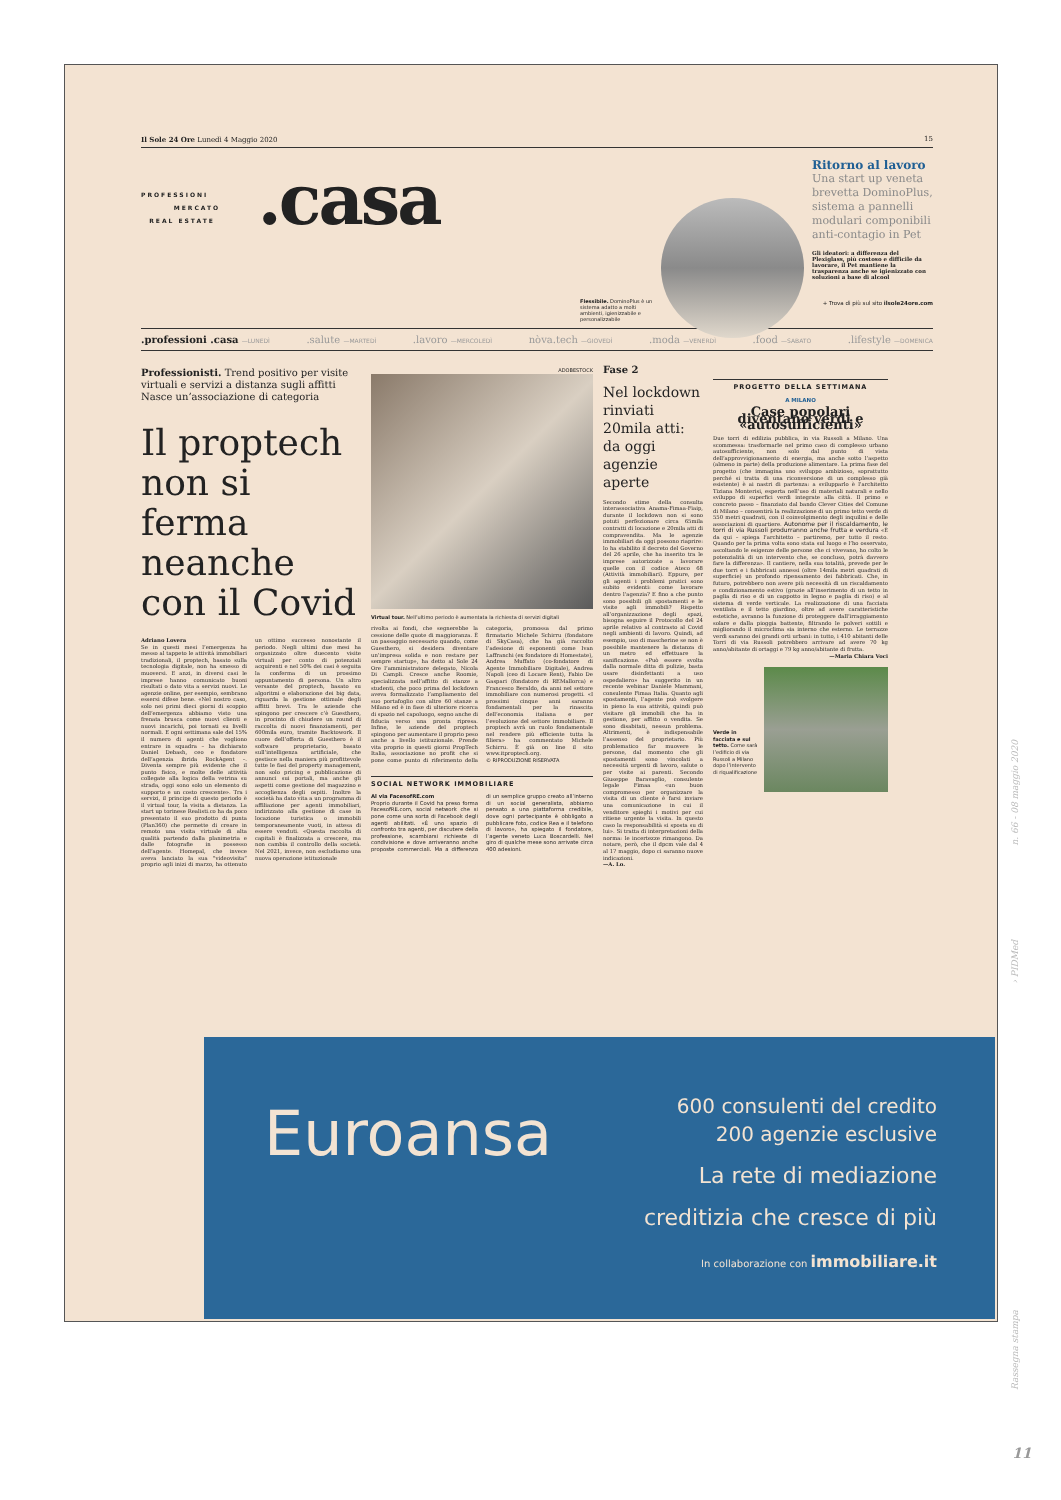Il Sole 24 Ore Lunedì 4 Maggio 2020 15
PROFESSIONI
MERCATO
REAL ESTATE
.casa
Flessibile. DominoPlus è un sistema adatto a molti ambienti, igienizzabile e personalizzabile
Ritorno al lavoro
Una start up veneta brevetta DominoPlus, sistema a pannelli modulari componibili anti-contagio in Pet
Gli ideatori: a differenza del Plexiglass, più costoso e difficile da lavorare, il Pet mantiene la trasparenza anche se igienizzato con soluzioni a base di alcool
+ Trova di più sul sito ilsole24ore.com
.professioni .casa —LUNEDÌ.salute —MARTEDÌ.lavoro —MERCOLEDÌ nòva.tech —GIOVEDÌ.moda —VENERDÌ.food —SABATO.lifestyle —DOMENICA
Professionisti. Trend positivo per visite virtuali e servizi a distanza sugli affitti Nasce un’associazione di categoria
Il proptech non si ferma neanche con il Covid
Adriano Lovera
Se in questi mesi l’emergenza ha messo al tappeto le attività immobiliari tradizionali, il proptech, basato sulla tecnologia digitale, non ha smesso di muoversi. E anzi, in diversi casi le imprese hanno comunicato buoni risultati o dato vita a servizi nuovi. Le agenzie online, per esempio, sembrano essersi difese bene. «Nel nostro caso, solo nei primi dieci giorni di scoppio dell’emergenza abbiamo visto una frenata brusca come nuovi clienti e nuovi incarichi, poi tornati su livelli normali. E ogni settimana sale del 15% il numero di agenti che vogliono entrare in squadra – ha dichiarato Daniel Debash, ceo e fondatore dell’agenzia ibrida RockAgent –. Diventa sempre più evidente che il punto fisico, e molte delle attività collegate alla logica della vetrina su strada, oggi sono solo un elemento di supporto e un costo crescente». Tra i servizi, il principe di questo periodo è il virtual tour, la visita a distanza. La start up torinese Realisti.co ha da poco presentato il suo prodotto di punta (Plan360) che permette di creare in remoto una visita virtuale di alta qualità partendo dalla planimetria e dalle fotografie in possesso dell’agente. Homepal, che invece aveva lanciato la sua “videovisita” proprio agli inizi di marzo, ha ottenuto un ottimo successo nonostante il periodo. Negli ultimi due mesi ha organizzato oltre duecento visite virtuali per conto di potenziali acquirenti e nel 50% dei casi è seguita la conferma di un prossimo appuntamento di persona. Un altro versante del proptech, basato su algoritmi e elaborazione dei big data, riguarda la gestione ottimale degli affitti brevi. Tra le aziende che spingono per crescere c’è Guesthero, in procinto di chiudere un round di raccolta di nuovi finanziamenti, per 600mila euro, tramite Backtowork. Il cuore dell’offerta di Guesthero è il software proprietario, basato sull’intelligenza artificiale, che gestisce nella maniera più profittevole tutte le fasi del property management, non solo pricing e pubblicazione di annunci sui portali, ma anche gli aspetti come gestione del magazzino e accoglienza degli ospiti. Inoltre la società ha dato vita a un programma di affiliazione per agenti immobiliari, indirizzato alla gestione di case in locazione turistica o immobili temporaneamente vuoti, in attesa di essere venduti. «Questa raccolta di capitali è finalizzata a crescere, ma non cambia il controllo della società. Nel 2021, invece, non escludiamo una nuova operazione istituzionale
ADOBESTOCK
Virtual tour. Nell’ultimo periodo è aumentata la richiesta di servizi digitali
rivolta ai fondi, che segnerebbe la cessione delle quote di maggioranza. È un passaggio necessario quando, come Guesthero, si desidera diventare un’impresa solida e non restare per sempre startup», ha detto al Sole 24 Ore l’amministratore delegato, Nicola Di Campli. Cresce anche Roomie, specializzata nell’affitto di stanze a studenti, che poco prima del lockdown aveva formalizzato l’ampliamento del suo portafoglio con altre 60 stanze a Milano ed è in fase di ulteriore ricerca di spazio nel capoluogo, segno anche di fiducia verso una pronta ripresa. Infine, le aziende del proptech spingono per aumentare il proprio peso anche a livello istituzionale. Prende vita proprio in questi giorni PropTech Italia, associazione no profit che si pone come punto di riferimento della categoria, promossa dal primo firmatario Michele Schirru (fondatore di SkyCasa), che ha già raccolto l’adesione di esponenti come Ivan Laffranchi (ex fondatore di Homestate), Andrea Muffato (co-fondatore di Agente Immobiliare Digitale), Andrea Napoli (ceo di Locare Rent), Fabio De Gaspari (fondatore di REMallorca) e Francesco Beraldo, da anni nel settore immobiliare con numerosi progetti. «I prossimi cinque anni saranno fondamentali per la rinascita dell’economia italiana e per l’evoluzione del settore immobiliare. Il proptech avrà un ruolo fondamentale nel rendere più efficiente tutta la filiera» ha commentato Michele Schirru. È già on line il sito www.itproptech.org.
© RIPRODUZIONE RISERVATA
SOCIAL NETWORK IMMOBILIARE
Al via FacesofRE.com
Proprio durante il Covid ha preso forma FacesofRE.com, social network che si pone come una sorta di Facebook degli agenti abilitati. «È uno spazio di confronto tra agenti, per discutere della professione, scambiarsi richieste di condivisione e dove arriveranno anche proposte commerciali. Ma a differenza di un semplice gruppo creato all’interno di un social generalista, abbiamo pensato a una piattaforma credibile, dove ogni partecipante è obbligato a pubblicare foto, codice Rea e il telefono di lavoro», ha spiegato il fondatore, l’agente veneto Luca Boscardelli. Nel giro di qualche mese sono arrivate circa 400 adesioni.
Fase 2
Nel lockdown rinviati 20mila atti: da oggi agenzie aperte
Secondo stime della consulta interassociativa Anama-Fimaa-Fiaip, durante il lockdown non si sono potuti perfezionare circa 65mila contratti di locazione e 20mila atti di compravendita. Ma le agenzie immobiliari da oggi possono riaprire: lo ha stabilito il decreto del Governo del 26 aprile, che ha inserito tra le imprese autorizzate a lavorare quelle con il codice Ateco 68 (Attività immobiliari). Eppure, per gli agenti i problemi pratici sono subito evidenti: come lavorare dentro l’agenzia? E fino a che punto sono possibili gli spostamenti e le visite agli immobili? Rispetto all’organizzazione degli spazi, bisogna seguire il Protocollo del 24 aprile relativo al contrasto al Covid negli ambienti di lavoro. Quindi, ad esempio, uso di mascherine se non è possibile mantenere la distanza di un metro ed effettuare la sanificazione. «Può essere svolta dalla normale ditta di pulizie, basta usare disinfettanti a uso ospedaliero» ha suggerito in un recente webinar Daniele Mammani, consulente Fimaa Italia. Quanto agli spostamenti, l’agente può svolgere in pieno la sua attività, quindi può visitare gli immobili che ha in gestione, per affitto o vendita. Se sono disabitati, nessun problema. Altrimenti, è indispensabile l’assenso del proprietario. Più problematico far muovere le persone, dal momento che gli spostamenti sono vincolati a necessità urgenti di lavoro, salute o per visite ai parenti. Secondo Giuseppe Baravaglio, consulente legale Fimaa «un buon compromesso per organizzare la visita di un cliente è farsi inviare una comunicazione in cui il venditore spieghi i motivi per cui ritiene urgente la visita. In questo caso la responsabilità si sposta su di lui». Si tratta di interpretazioni della norma: le incertezze rimangono. Da notare, però, che il dpcm vale dal 4 al 17 maggio, dopo ci saranno nuove indicazioni.
—A. Lo.
PROGETTO DELLA SETTIMANA
A MILANO
Case popolari diventano verdi e «autosufficienti»
Due torri di edilizia pubblica, in via Russoli a Milano. Una scommessa: trasformarle nel primo caso di complesso urbano autosufficiente, non solo dal punto di vista dell’approvvigionamento di energia, ma anche sotto l’aspetto (almeno in parte) della produzione alimentare. La prima fase del progetto (che immagina uno sviluppo ambizioso, soprattutto perché si tratta di una riconversione di un complesso già esistente) è ai nastri di partenza: a svilupparlo è l’architetto Tiziana Monterisi, esperta nell’uso di materiali naturali e nello sviluppo di superfici verdi integrate alla città. Il primo e concreto passo – finanziato dal bando Clever Cities del Comune di Milano – consentirà la realizzazione di un primo tetto verde di 550 metri quadrati, con il coinvolgimento degli inquilini e delle associazioni di quartiere. Autonome per il riscaldamento, le torri di via Russoli produrranno anche frutta e verdura «È da qui – spiega l’architetto – partiremo, per tutto il resto. Quando per la prima volta sono stata sul luogo e l’ho osservato, ascoltando le esigenze delle persone che ci vivevano, ho colto le potenzialità di un intervento che, se concluso, potrà davvero fare la differenza». Il cantiere, nella sua totalità, prevede per le due torri e i fabbricati annessi (oltre 14mila metri quadrati di superficie) un profondo ripensamento dei fabbricati. Che, in futuro, potrebbero non avere più necessità di un riscaldamento e condizionamento estivo (grazie all’inserimento di un tetto in paglia di riso e di un cappotto in legno e paglia di riso) e al sistema di verde verticale. La realizzazione di una facciata ventilata e il tetto giardino, oltre ad avere caratteristiche estetiche, avranno la funzione di proteggere dall’irraggiamento solare e dalla pioggia battente, filtrando le polveri sottili e migliorando il microclima sia interno che esterno. Le terrazze verdi saranno dei grandi orti urbani: in tutto, i 410 abitanti delle Torri di via Russoli potrebbero arrivare ad avere 70 kg anno/abitante di ortaggi e 79 kg anno/abitante di frutta.
—Maria Chiara Voci
Verde in facciata e sul tetto. Come sarà l’edificio di via Russoli a Milano dopo l’intervento di riqualificazione
Euroansa
600 consulenti del credito
200 agenzie esclusive
La rete di mediazione
creditizia che cresce di più
In collaborazione con immobiliare.it
n. 66 - 08 maggio 2020
› PIDMed
Rassegna stampa
11